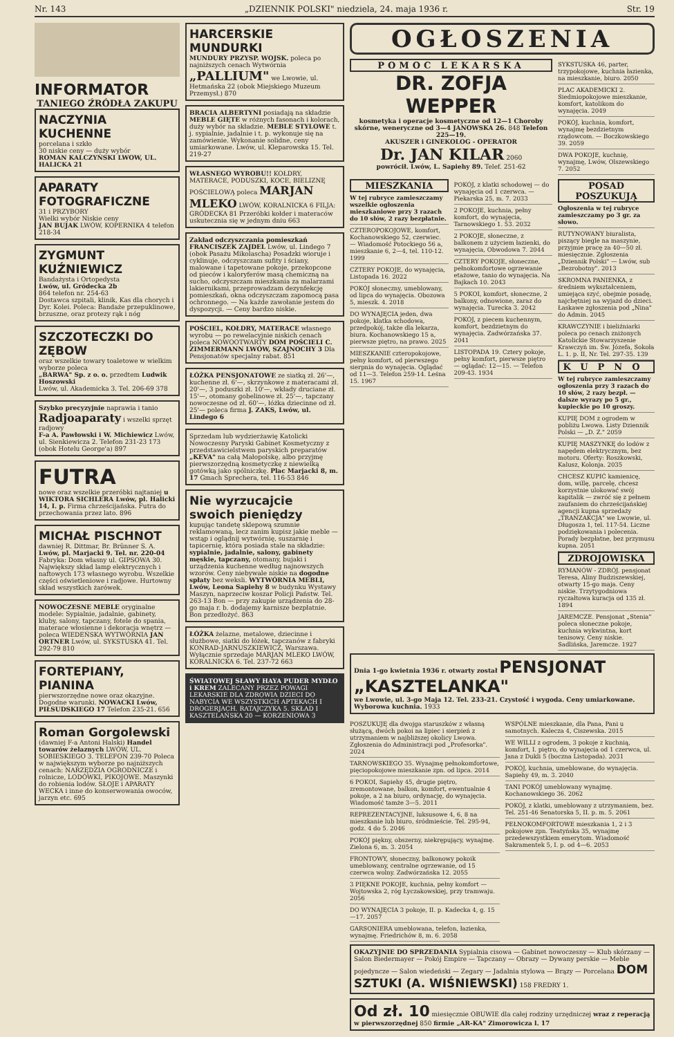Nr. 143 „DZIENNIK POLSKI" niedziela, 24. maja 1936 r. Str. 19
INFORMATOR
TANIEGO ŹRÓDŁA ZAKUPU
NACZYNIA KUCHENNE
porcelana i szkło
30 niskie ceny — duży wybór
ROMAN KALCZYŃSKI LWOW, UL. HALICKA 21
APARATY FOTOGRAFICZNE
31 i PRZYBORY
Wielki wybór Niskie ceny
JAN BUJAK LWÓW, KOPERNIKA 4 telefon 218-34
ZYGMUNT KUŹNIEWICZ
Bandażysta i Ortopedysta
Lwów, ul. Gródecka 2b
864 telefon nr. 254-63
Dostawca szpitali, klinik, Kas dla chorych i Dyr. Kolei. Poleca: Bandaże przepuklinowe, brzuszne, oraz protezy rąk i nóg
SZCZOTECZKI DO ZĘBOW
oraz wszelkie towary toaletowe w wielkim wyborze poleca
„BARWA" Sp. z o. o. przedtem Ludwik Hoszowski
Lwów, ul. Akademicka 3. Tel. 206-69 378
Szybko precyzyjnie naprawia i tanio Radjoaparaty i wszelki sprzęt radjowy
F-a A. Pawłowski i W. Michiewicz Lwów, ul. Sienkiewicza 2. Telefon 231-23 173 (obok Hotelu George'a) 897
FUTRA
nowe oraz wszelkie przeróbki najtaniej u WIKTORA SICHLERA Lwów, pl. Halicki 14, I. p. Firma chrześcijańska. Futra do przechowania przez lato. 896
MICHAŁ PISCHNOT
dawniej R. Dittmar, Br. Brünner S. A. Lwów, pl. Marjacki 9. Tel. nr. 220-04 Fabryka: Dom własny ul. GIPSOWA 30. Największy skład lamp elektrycznych i naftowych 173 własnego wyrobu. Wszelkie części oświetleniowe i radjowe. Hurtowny skład wszystkich żarówek.
NOWOCZESNE MEBLE oryginalne modele: Sypialnie, jadalnie, gabinety, kluby, salony, tapczany, fotele do spania, materace włosienne i dekoracja wnętrz — poleca WIEDEŃSKA WYTWÓRNIA JAN ORTNER Lwów, ul. SYKSTUSKA 41. Tel. 292-79 810
FORTEPIANY, PIANINA
pierwszorzędne nowe oraz okazyjne. Dogodne warunki. NOWACKI Lwów, PIŁSUDSKIEGO 17 Telefon 235-21. 656
Roman Gorgolewski
(dawniej F-a Antoni Halski) Handel towarów żelaznych LWÓW, UL. SOBIESKIEGO 3. TELEFON 239-70 Poleca w największym wyborze po najniższych cenach: NARZĘDZIA OGRODNICZE i rolnicze, LODÓWKI, PIKOJOWE. Maszynki do robienia lodów. SŁOJE i APARATY WECKA i inne do konserwowania owoców, jarzyn etc. 695
HARCERSKIE MUNDURKI
MUNDURY PRZYSP. WOJSK. poleca po najniższych cenach Wytwórnia „PALLIUM" we Lwowie, ul. Hetmańska 22 (obok Miejskiego Muzeum Przemysł.) 870
BRACIA ALBERTYNI posiadają na składzie MEBLE GIĘTE w różnych fasonach i kolorach, duży wybór na składzie. MEBLE STYLOWE t. j. sypialnie, jadalnie i t. p. wykonuje się na zamówienie. Wykonanie solidne, ceny umiarkowane. Lwów, ul. Kleparowska 15. Tel. 219-27
WŁASNEGO WYROBU!! KOŁDRY, MATERACE, PODUSZKI, KOCE, BIELIZNĘ POŚCIELOWĄ poleca MARJAN MLEKO LWÓW, KORALNICKA 6 FILJA: GRÓDECKA 81 Przeróbki kołder i materaców uskutecznia się w jednym dniu 663
Zakład odczyszczania pomieszkań FRANCISZEK ZAJDEL Lwów, ul. Lindego 7 (obok Pasażu Mikolascha) Posadzki wioruje i cyklinuje, odczyszczam sufity i ściany, malowane i tapetowane pokoje, przekopcone od pieców i kaloryferów masą chemiczną na sucho, odczyszczam mieszkania za malarzami lakiernikami, przeprowadzam dezynfekcję pomieszkań, okna odczyszczam zapomocą pasa ochronnego. — Na każde zawołanie jestem do dyspozycji. — Ceny bardzo niskie.
POŚCIEL, KOŁDRY, MATERACE własnego wyrobu — po rewelacyjnie niskich cenach poleca NOWOOTWARTY DOM POŚCIELI C. ZIMMERMANN LWÓW, SZAJNOCHY 3 Dla Pensjonatów specjalny rabat. 851
ŁÓŻKA PENSJONATOWE ze siatką zł. 26'—, kuchenne zł. 6'—, skrzynkowe z materacami zł. 20'—, 3 poduszki zł. 10'—, wkłady druciane zł. 15'—, otomany gobelinowe zł. 25'—, tapczany nowoczesne od zł. 60'—, łóżka dziecinne od zł. 25'— poleca firma J. ZAKS, Lwów, ul. Lindego 6
Sprzedam lub wydzierżawię Katolicki Nowoczesny Paryski Gabinet Kosmetyczny z przedstawicielstwem paryskich preparatów „KEVA" na całą Małopolskę, albo przyjmę pierwszorzędną kosmetyczkę z niewielką gotówką jako spólniczkę. Plac Marjacki 8, m. 17 Gmach Sprechera, tel. 116-53 846
Nie wyrzucajcie swoich pieniędzy
kupując tandetę sklepową szumnie reklamowaną, lecz zanim kupisz jakie meble — wstąp i oglądnij wytwórnię, suszarnię i tapicernię, która posiada stale na składzie: sypialnie, jadalnie, salony, gabinety męskie, tapczany, otomany, bujaki i urządzenia kuchenne według najnowszych wzorów. Ceny niebywale niskie na dogodne spłaty bez weksli. WYTWÓRNIA MEBLI, Lwów, Leona Sapiehy 8 w budynku Wystawy Maszyn, naprzeciw koszar Policji Państw. Tel. 263-13 Bon — przy zakupie urządzenia do 28-go maja r. b. dodajemy karnisze bezpłatnie. Bon przedłożyć. 863
ŁÓŻKA żelazne, metalowe, dziecinne i służbowe, siatki do łóżek, tapczanów z fabryki KONRAD-JARNUSZKIEWICZ, Warszawa. Wyłącznie sprzedaje MARJAN MLEKO LWÓW, KORALNICKA 6. Tel. 237-72 663
ŚWIATOWEJ SŁAWY HAYA PUDER MYDŁO i KREM ZALECANY PRZEZ POWAGI LEKARSKIE DLA ZDROWIA DZIECI DO NABYCIA WE WSZYSTKICH APTEKACH I DROGERJACH. RATAJCZYKA 5. SKŁAD I KASZTELAŃSKA 20 — KORZENIOWA 3
OGŁOSZENIA
POMOC LEKARSKA
DR. ZOFJA WEPPER
kosmetyka i operacje kosmetyczne od 12—1 Choroby skórne, weneryczne od 3—4 JANOWSKA 26. 848 Telefon 225—19.
AKUSZER i GINEKOLOG - OPERATOR
Dr. JAN KILAR 2060
powrócił. Lwów, L. Sapiehy 89. Telef. 251-62
SYKSTUSKA 46, parter, trzypokojowe, kuchnia łazienka, na mieszkanie, biuro. 2050
PLAC AKADEMICKI 2. Siedmiopokojowe mieszkanie, komfort, katolikom do wynajęcia. 2049
POKÓJ, kuchnia, komfort, wynajmę bezdzietnym rządowcom. — Boczkowskiego 39. 2059
DWA POKOJE, kuchnię, wynajmę, Lwów, Olszewskiego 7. 2052
MIESZKANIA
W tej rubryce zamieszczamy wszelkie ogłoszenia mieszkaniowe przy 3 razach do 10 słów, 2 razy bezpłatnie.
CZTEROPOKOJOWE, komfort, Kochanowskiego 52, czerwiec. — Wiadomość Potockiego 56 a, mieszkanie 6, 2—4, tel. 110-12. 1999
CZTERY POKOJE, do wynajęcia, Listopada 16. 2022
POKÓJ słoneczny, umeblowany, od lipca do wynajęcia. Obozowa 5, mieszk. 4. 2018
DO WYNAJĘCIA jeden, dwa pokoje, klatka schodowa, przedpokój, także dla lekarza, biura. Kochanowskiego 15 a, pierwsze piętro, na prawo. 2025
MIESZKANIE czteropokojowe, pełny komfort, od pierwszego sierpnia do wynajęcia. Oglądać od 11—3. Telefon 259-14. Leśna 15. 1967
POKÓJ, z klatki schodowej — do wynajęcia od 1 czerwca. — Piekarska 25, m. 7. 2033
2 POKOJE, kuchnia, pełny komfort, do wynajęcia, Tarnowskiego 1. 53. 2032
2 POKOJE, słoneczne, z balkonem z użyciem łazienki, do wynajęcia, Obwodowa 7. 2044
CZTERY POKOJE, słoneczne, pełnokomfortowe ogrzewanie etażowe, tanio do wynajęcia. Na Bajkach 10. 2043
5 POKOI, komfort, słoneczne, 2 balkony, odnowione, zaraz do wynajęcia. Turecka 3. 2042
POKÓJ, z piecem kuchennym, komfort, bezdzietnym do wynajęcia. Zadwórzańska 37. 2041
LISTOPADA 19. Cztery pokoje, pełny komfort, pierwsze piętro — oglądać: 12—15. — Telefon 209-43. 1934
POSAD POSZUKUJĄ
Ogłoszenia w tej rubryce zamieszczamy po 3 gr. za słowo.
RUTYNOWANY biuralista, piszący biegle na maszynie, przyjmie pracę za 40—50 zł. miesięcznie. Zgłoszenia „Dziennik Polski" — Lwów, sub „Bezrobotny". 2013
SKROMNA PANIENKA, z średniem wykształceniem, umiejąca szyć, obejmie posadę, najchętniej na wyjazd do dzieci. Łaskawe zgłoszenia pod „Nina" do Admin. 2045
KRAWCZYNIE i bieliźniarki poleca po cenach zniżonych Katolickie Stowarzyszenie Krawczyń im. Św. Józefa, Sokoła L. 1. p. II, Nr. Tel. 297-35. 139
KUPNO
W tej rubryce zamieszczamy ogłoszenia przy 3 razach do 10 słów, 2 razy bezpł. — dalsze wyrazy po 5 gr., kupieckie po 10 groszy.
KUPIĘ DOM z ogrodem w pobliżu Lwowa. Listy Dziennik Polski — „D. Z." 2059
KUPIĘ MASZYNKĘ do lodów z napędem elektrycznym, bez motoru. Oferty: Roszkowski, Kalusz, Kolonja. 2035
CHCESZ KUPIĆ kamienicę, dom, willę, parcelę, chcesz korzystnie ulokować swój kapitalik — zwróć się z pełnem zaufaniem do chrześcijańskiej agencji kupna sprzedaży „TRANZAKCJA" we Lwowie, ul. Długosza 1, tel. 117-54. Liczne podziękowania i polecenia. Porady bezpłatne, bez przymusu kupna. 2051
ZDROJOWISKA
RYMANÓW - ZDRÓJ. pensjonat Teresa, Aliny Budziszewskiej, otwarty 15-go maja. Ceny niskie. Trzytygodniowa ryczałtowa kuracja od 135 zł. 1894
JAREMCZE. Pensjonat „Stenia" poleca słoneczne pokoje, kuchnia wykwintna, kort tenisowy. Ceny niskie. Sadlińska, Jaremcze. 1927
Dnia 1-go kwietnia 1936 r. otwarty został PENSJONAT „KASZTELANKA"
we Lwowie, ul. 3-go Maja 12. Tel. 233-21. Czystość i wygoda. Ceny umiarkowane. Wyborowa kuchnia. 1933
POSZUKUJĘ dla dwojga staruszków z własną służącą, dwóch pokoi na lipiec i sierpień z utrzymaniem w najbliższej okolicy Lwowa. Zgłoszenia do Administracji pod „Profesorka". 2024
TARNOWSKIEGO 35. Wynajmę pełnokomfortowe, pięciopokojowe mieszkanie zpn. od lipca. 2014
6 POKOI, Sapiehy 45, drugie piętro, zremontowane, balkon, komfort, ewentualnie 4 pokoje, a 2 na biuro, ordynację, do wynajęcia. Wiadomość tamże 3—5. 2011
REPREZENTACYJNE, luksusowe 4, 6, 8 na mieszkanie lub biuro, śródmieście. Tel. 295-94, godz. 4 do 5. 2046
POKÓJ piękny, obszerny, niekrępujący, wynajmę. Zielona 6, m. 3. 2054
FRONTOWY, słoneczny, balkonowy pokoik umeblowany, centralne ogrzewanie, od 15 czerwca wolny. Zadwórzańska 12. 2055
3 PIĘKNE POKOJE, kuchnia, pełny komfort — Wojtowska 2, róg Łyczakowskiej, przy tramwaju. 2056
DO WYNAJĘCIA 3 pokoje, II. p. Kadecka 4, g. 15—17. 2057
GARSONIERA umeblowana, telefon, łazienka, wynajmę. Friedrichów 8, m. 6. 2058
WSPÓLNE mieszkanie, dla Pana, Pani u samotnych. Kalecza 4, Ciszewska. 2015
WE WILLI z ogrodem, 3 pokoje z kuchnią, komfort, I. piętro, do wynajęcia od 1 czerwca, ul. Jana z Dukli 5 (boczna Listopada). 2031
POKÓJ, kuchnia, umeblowane, do wynajęcia. Sapiehy 49, m. 3. 2040
TANI POKÓJ umeblowany wynajmę. Kochanowskiego 36. 2062
POKÓJ, z klatki, umeblowany z utrzymaniem, bez. Tel. 251-46 Senatorska 5, II. p. m. 5. 2061
PEŁNOKOMFORTOWE mieszkania 1, 2 i 3 pokojowe zpn. Teatyńska 35, wynajmę przedewszystkiem emerytom. Wiadomość Sakramentek 5, I. p. od 4—6. 2053
OKAZYJNIE DO SPRZEDANIA Sypialnia cisowa — Gabinet nowoczesny — Klub skórzany — Salon Biedermayer — Pokój Empire — Tapczany — Obrazy — Dywany perskie — Meble pojedyncze — Salon wiedeński — Zegary — Jadalnia stylowa — Brązy — Porcelana DOM SZTUKI (A. WIŚNIEWSKI) 158 FREDRY 1.
Od zł. 10 miesięcznie OBUWIE dla całej rodziny urzędniczej wraz z reperacją w pierwszorzędnej 850 firmie „AR-KA" Zimorowicza l. 17